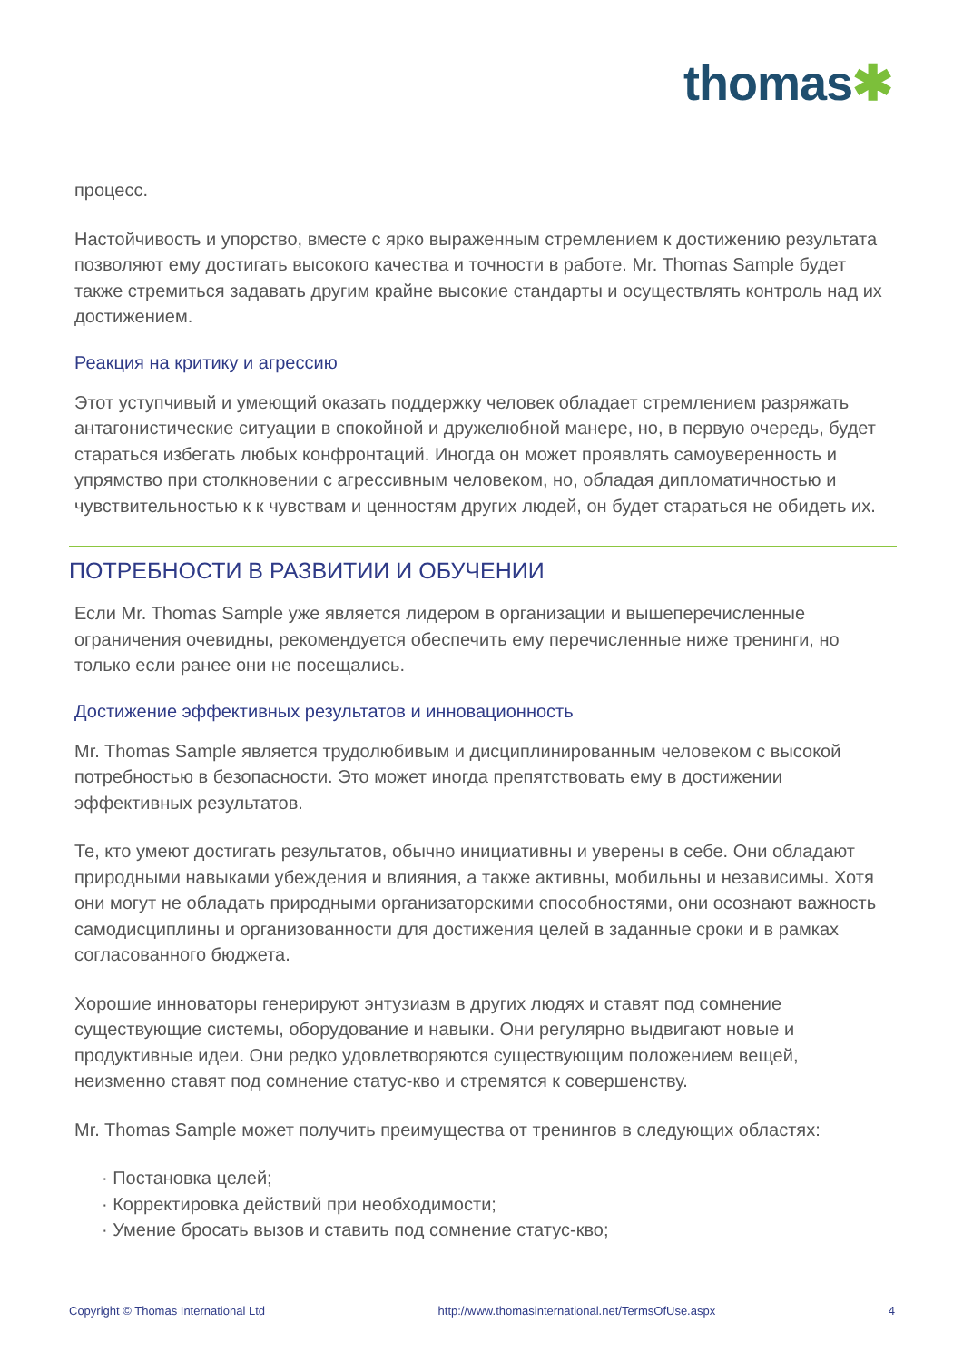thomas✱
процесс.
Настойчивость и упорство, вместе с ярко выраженным стремлением к достижению результата позволяют ему достигать высокого качества и точности в работе. Mr. Thomas Sample будет также стремиться задавать другим крайне высокие стандарты и осуществлять контроль над их достижением.
Реакция на критику и агрессию
Этот уступчивый и умеющий оказать поддержку человек обладает стремлением разряжать антагонистические ситуации в спокойной и дружелюбной манере, но, в первую очередь, будет стараться избегать любых конфронтаций. Иногда он может проявлять самоуверенность и упрямство при столкновении с агрессивным человеком, но, обладая дипломатичностью и чувствительностью к к чувствам и ценностям других людей, он будет стараться не обидеть их.
ПОТРЕБНОСТИ В РАЗВИТИИ И ОБУЧЕНИИ
Если Mr. Thomas Sample уже является лидером в организации и вышеперечисленные ограничения очевидны, рекомендуется обеспечить ему перечисленные ниже тренинги, но только если ранее они не посещались.
Достижение эффективных результатов и инновационность
Mr. Thomas Sample является трудолюбивым и дисциплинированным человеком с высокой потребностью в безопасности. Это может иногда препятствовать ему в достижении эффективных результатов.
Те, кто умеют достигать результатов, обычно инициативны и уверены в себе. Они обладают природными навыками убеждения и влияния, а также активны, мобильны и независимы. Хотя они могут не обладать природными организаторскими способностями, они осознают важность самодисциплины и организованности для достижения целей в заданные сроки и в рамках согласованного бюджета.
Хорошие инноваторы генерируют энтузиазм в других людях и ставят под сомнение существующие системы, оборудование и навыки. Они регулярно выдвигают новые и продуктивные идеи. Они редко удовлетворяются существующим положением вещей, неизменно ставят под сомнение статус-кво и стремятся к совершенству.
Mr. Thomas Sample может получить преимущества от тренингов в следующих областях:
· Постановка целей;
· Корректировка действий при необходимости;
· Умение бросать вызов и ставить под сомнение статус-кво;
Copyright © Thomas International Ltd http://www.thomasinternational.net/TermsOfUse.aspx 4